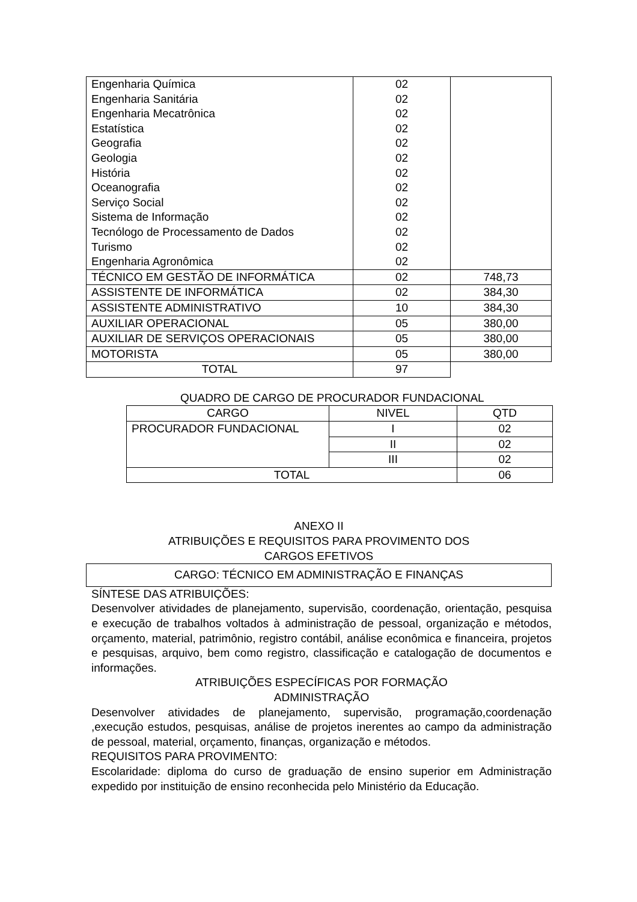| Engenharia Química Engenharia Sanitária Engenharia Mecatrônica Estatística Geografia Geologia História Oceanografia Serviço Social Sistema de Informação Tecnólogo de Processamento de Dados Turismo Engenharia Agronômica | 02 02 02 02 02 02 02 02 02 02 02 02 02 | |
| TÉCNICO EM GESTÃO DE INFORMÁTICA | 02 | 748,73 |
| ASSISTENTE DE INFORMÁTICA | 02 | 384,30 |
| ASSISTENTE ADMINISTRATIVO | 10 | 384,30 |
| AUXILIAR OPERACIONAL | 05 | 380,00 |
| AUXILIAR DE SERVIÇOS OPERACIONAIS | 05 | 380,00 |
| MOTORISTA | 05 | 380,00 |
| TOTAL | 97 | |
QUADRO DE CARGO DE PROCURADOR FUNDACIONAL
| CARGO | NIVEL | QTD |
| PROCURADOR FUNDACIONAL | I | 02 |
| | II | 02 |
| | III | 02 |
| TOTAL | | 06 |
ANEXO II
ATRIBUIÇÕES E REQUISITOS PARA PROVIMENTO DOS
CARGOS EFETIVOS
CARGO: TÉCNICO EM ADMINISTRAÇÃO E FINANÇAS
SÍNTESE DAS ATRIBUIÇÕES:
Desenvolver atividades de planejamento, supervisão, coordenação, orientação, pesquisa e execução de trabalhos voltados à administração de pessoal, organização e métodos, orçamento, material, patrimônio, registro contábil, análise econômica e financeira, projetos e pesquisas, arquivo, bem como registro, classificação e catalogação de documentos e informações.
ATRIBUIÇÕES ESPECÍFICAS POR FORMAÇÃO
ADMINISTRAÇÃO
Desenvolver atividades de planejamento, supervisão, programação,coordenação ,execução estudos, pesquisas, análise de projetos inerentes ao campo da administração de pessoal, material, orçamento, finanças, organização e métodos.
REQUISITOS PARA PROVIMENTO:
Escolaridade: diploma do curso de graduação de ensino superior em Administração expedido por instituição de ensino reconhecida pelo Ministério da Educação.